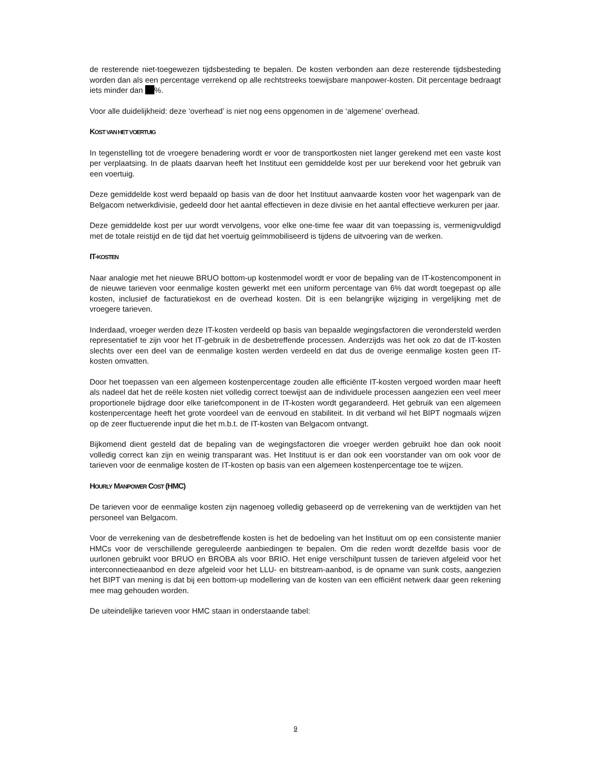de resterende niet-toegewezen tijdsbesteding te bepalen. De kosten verbonden aan deze resterende tijdsbesteding worden dan als een percentage verrekend op alle rechtstreeks toewijsbare manpower-kosten. Dit percentage bedraagt iets minder dan %.
Voor alle duidelijkheid: deze ‘overhead’ is niet nog eens opgenomen in de ‘algemene’ overhead.
KOST VAN HET VOERTUIG
In tegenstelling tot de vroegere benadering wordt er voor de transportkosten niet langer gerekend met een vaste kost per verplaatsing. In de plaats daarvan heeft het Instituut een gemiddelde kost per uur berekend voor het gebruik van een voertuig.
Deze gemiddelde kost werd bepaald op basis van de door het Instituut aanvaarde kosten voor het wagenpark van de Belgacom netwerkdivisie, gedeeld door het aantal effectieven in deze divisie en het aantal effectieve werkuren per jaar.
Deze gemiddelde kost per uur wordt vervolgens, voor elke one-time fee waar dit van toepassing is, vermenigvuldigd met de totale reistijd en de tijd dat het voertuig geïmmobiliseerd is tijdens de uitvoering van de werken.
IT-KOSTEN
Naar analogie met het nieuwe BRUO bottom-up kostenmodel wordt er voor de bepaling van de IT-kostencomponent in de nieuwe tarieven voor eenmalige kosten gewerkt met een uniform percentage van 6% dat wordt toegepast op alle kosten, inclusief de facturatiekost en de overhead kosten. Dit is een belangrijke wijziging in vergelijking met de vroegere tarieven.
Inderdaad, vroeger werden deze IT-kosten verdeeld op basis van bepaalde wegingsfactoren die verondersteld werden representatief te zijn voor het IT-gebruik in de desbetreffende processen. Anderzijds was het ook zo dat de IT-kosten slechts over een deel van de eenmalige kosten werden verdeeld en dat dus de overige eenmalige kosten geen IT-kosten omvatten.
Door het toepassen van een algemeen kostenpercentage zouden alle efficiënte IT-kosten vergoed worden maar heeft als nadeel dat het de reële kosten niet volledig correct toewijst aan de individuele processen aangezien een veel meer proportionele bijdrage door elke tariefcomponent in de IT-kosten wordt gegarandeerd. Het gebruik van een algemeen kostenpercentage heeft het grote voordeel van de eenvoud en stabiliteit. In dit verband wil het BIPT nogmaals wijzen op de zeer fluctuerende input die het m.b.t. de IT-kosten van Belgacom ontvangt.
Bijkomend dient gesteld dat de bepaling van de wegingsfactoren die vroeger werden gebruikt hoe dan ook nooit volledig correct kan zijn en weinig transparant was. Het Instituut is er dan ook een voorstander van om ook voor de tarieven voor de eenmalige kosten de IT-kosten op basis van een algemeen kostenpercentage toe te wijzen.
HOURLY MANPOWER COST (HMC)
De tarieven voor de eenmalige kosten zijn nagenoeg volledig gebaseerd op de verrekening van de werktijden van het personeel van Belgacom.
Voor de verrekening van de desbetreffende kosten is het de bedoeling van het Instituut om op een consistente manier HMCs voor de verschillende gereguleerde aanbiedingen te bepalen. Om die reden wordt dezelfde basis voor de uurlonen gebruikt voor BRUO en BROBA als voor BRIO. Het enige verschilpunt tussen de tarieven afgeleid voor het interconnectieaanbod en deze afgeleid voor het LLU- en bitstream-aanbod, is de opname van sunk costs, aangezien het BIPT van mening is dat bij een bottom-up modellering van de kosten van een efficiënt netwerk daar geen rekening mee mag gehouden worden.
De uiteindelijke tarieven voor HMC staan in onderstaande tabel:
9